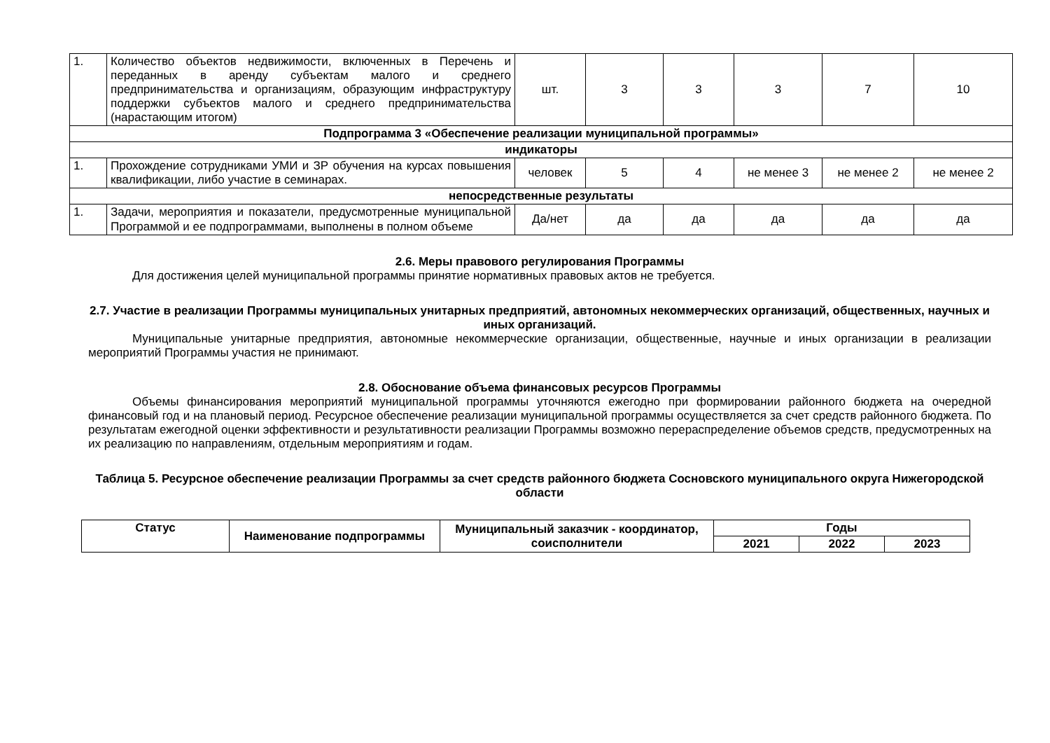| 1. | Количество объектов недвижимости, включенных в Перечень и переданных в аренду субъектам малого и среднего предпринимательства и организациям, образующим инфраструктуру поддержки субъектов малого и среднего предпринимательства (нарастающим итогом) | шт. | 3 | 3 | 3 | 7 | 10 |
| Подпрограмма 3 «Обеспечение реализации муниципальной программы» | | | | | | | |
| индикаторы | | | | | | | |
| 1. | Прохождение сотрудниками УМИ и ЗР обучения на курсах повышения квалификации, либо участие в семинарах. | человек | 5 | 4 | не менее 3 | не менее 2 | не менее 2 |
| непосредственные результаты | | | | | | | |
| 1. | Задачи, мероприятия и показатели, предусмотренные муниципальной Программой и ее подпрограммами, выполнены в полном объеме | Да/нет | да | да | да | да | да |
2.6. Меры правового регулирования Программы
Для достижения целей муниципальной программы принятие нормативных правовых актов не требуется.
2.7. Участие в реализации Программы муниципальных унитарных предприятий, автономных некоммерческих организаций, общественных, научных и иных организаций.
Муниципальные унитарные предприятия, автономные некоммерческие организации, общественные, научные и иных организации в реализации мероприятий Программы участия не принимают.
2.8. Обоснование объема финансовых ресурсов Программы
Объемы финансирования мероприятий муниципальной программы уточняются ежегодно при формировании районного бюджета на очередной финансовый год и на плановый период. Ресурсное обеспечение реализации муниципальной программы осуществляется за счет средств районного бюджета. По результатам ежегодной оценки эффективности и результативности реализации Программы возможно перераспределение объемов средств, предусмотренных на их реализацию по направлениям, отдельным мероприятиям и годам.
Таблица 5. Ресурсное обеспечение реализации Программы за счет средств районного бюджета Сосновского муниципального округа Нижегородской области
| Статус | Наименование подпрограммы | Муниципальный заказчик - координатор, соисполнители | Годы | | |
| --- | --- | --- | --- | --- | --- |
| | | | 2021 | 2022 | 2023 |